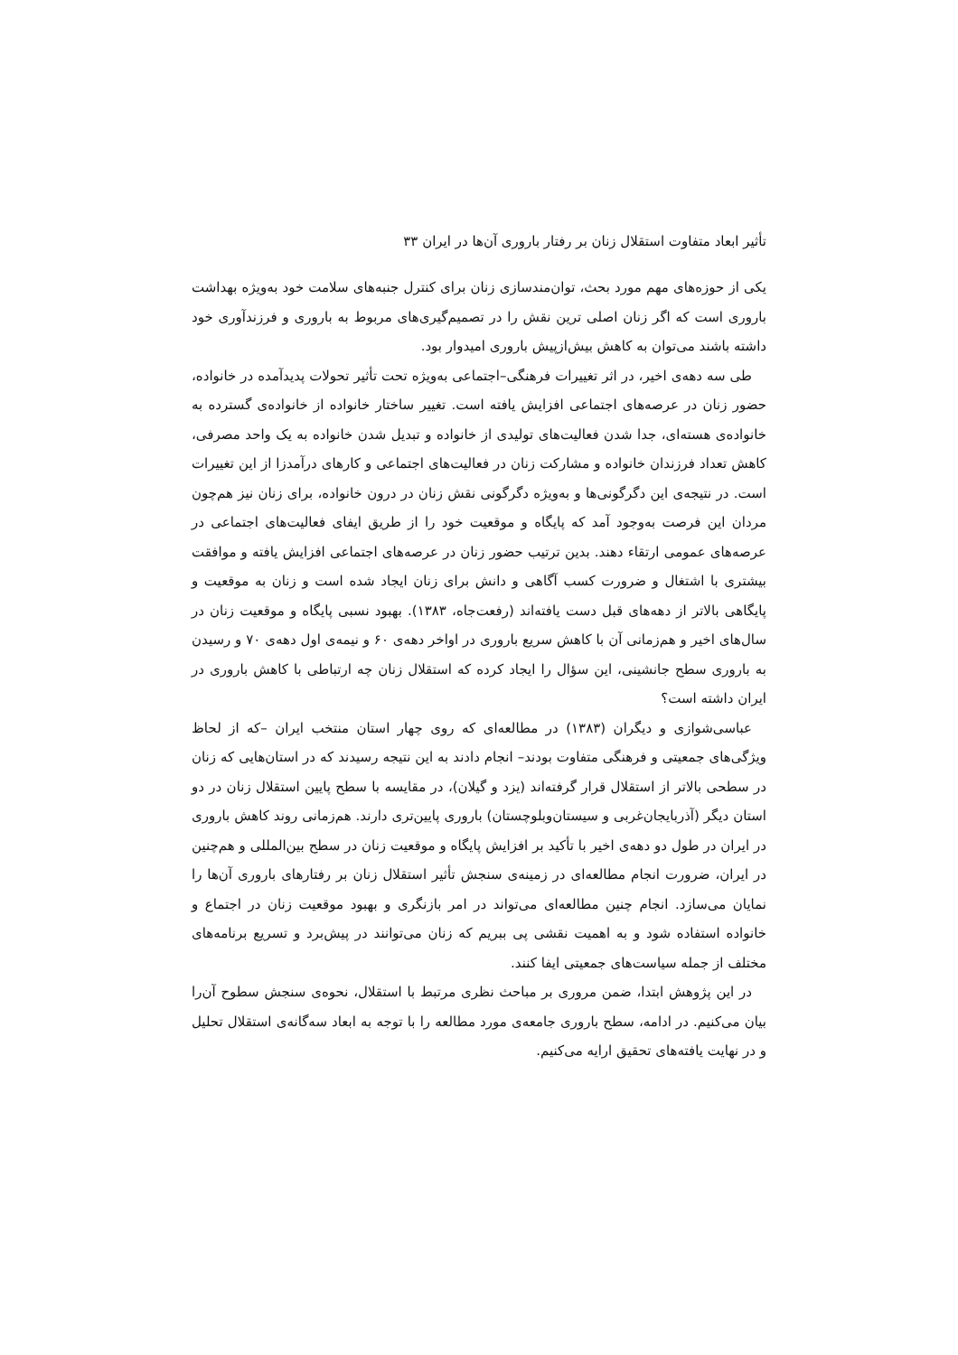تأثیر ابعاد متفاوت استقلال زنان بر رفتار باروری آن‌ها در ایران ۳۳
یکی از حوزه‌های مهم مورد بحث، توان‌مندسازی زنان برای کنترل جنبه‌های سلامت خود به‌ویژه بهداشت باروری است که اگر زنان اصلی ترین نقش را در تصمیم‌گیری‌های مربوط به باروری و فرزندآوری خود داشته باشند می‌توان به کاهش بیش‌ازپیش باروری امیدوار بود.
طی سه دهه‌ی اخیر، در اثر تغییرات فرهنگی–اجتماعی به‌ویژه تحت تأثیر تحولات پدیدآمده در خانواده، حضور زنان در عرصه‌های اجتماعی افزایش یافته است. تغییر ساختار خانواده از خانواده‌ی گسترده به خانواده‌ی هسته‌ای، جدا شدن فعالیت‌های تولیدی از خانواده و تبدیل شدن خانواده به یک واحد مصرفی، کاهش تعداد فرزندان خانواده و مشارکت زنان در فعالیت‌های اجتماعی و کارهای درآمدزا از این تغییرات است. در نتیجه‌ی این دگرگونی‌ها و به‌ویژه دگرگونی نقش زنان در درون خانواده، برای زنان نیز هم‌چون مردان این فرصت به‌وجود آمد که پایگاه و موقعیت خود را از طریق ایفای فعالیت‌های اجتماعی در عرصه‌های عمومی ارتقاء دهند. بدین ترتیب حضور زنان در عرصه‌های اجتماعی افزایش یافته و موافقت بیشتری با اشتغال و ضرورت کسب آگاهی و دانش برای زنان ایجاد شده است و زنان به موقعیت و پایگاهی بالاتر از دهه‌های قبل دست یافته‌اند (رفعت‌جاه، ۱۳۸۳). بهبود نسبی پایگاه و موقعیت زنان در سال‌های اخیر و هم‌زمانی آن با کاهش سریع باروری در اواخر دهه‌ی ۶۰ و نیمه‌ی اول دهه‌ی ۷۰ و رسیدن به باروری سطح جانشینی، این سؤال را ایجاد کرده که استقلال زنان چه ارتباطی با کاهش باروری در ایران داشته است؟
عباسی‌شوازی و دیگران (۱۳۸۳) در مطالعه‌ای که روی چهار استان منتخب ایران –که از لحاظ ویژگی‌های جمعیتی و فرهنگی متفاوت بودند– انجام دادند به این نتیجه رسیدند که در استان‌هایی که زنان در سطحی بالاتر از استقلال قرار گرفته‌اند (یزد و گیلان)، در مقایسه با سطح پایین استقلال زنان در دو استان دیگر (آذربایجان‌غربی و سیستان‌وبلوچستان) باروری پایین‌تری دارند. هم‌زمانی روند کاهش باروری در ایران در طول دو دهه‌ی اخیر با تأکید بر افزایش پایگاه و موقعیت زنان در سطح بین‌المللی و هم‌چنین در ایران، ضرورت انجام مطالعه‌ای در زمینه‌ی سنجش تأثیر استقلال زنان بر رفتارهای باروری آن‌ها را نمایان می‌سازد. انجام چنین مطالعه‌ای می‌تواند در امر بازنگری و بهبود موقعیت زنان در اجتماع و خانواده استفاده شود و به اهمیت نقشی پی ببریم که زنان می‌توانند در پیش‌برد و تسریع برنامه‌های مختلف از جمله سیاست‌های جمعیتی ایفا کنند.
در این پژوهش ابتدا، ضمن مروری بر مباحث نظری مرتبط با استقلال، نحوه‌ی سنجش سطوح آن‌را بیان می‌کنیم. در ادامه، سطح باروری جامعه‌ی مورد مطالعه را با توجه به ابعاد سه‌گانه‌ی استقلال تحلیل و در نهایت یافته‌های تحقیق ارایه می‌کنیم.